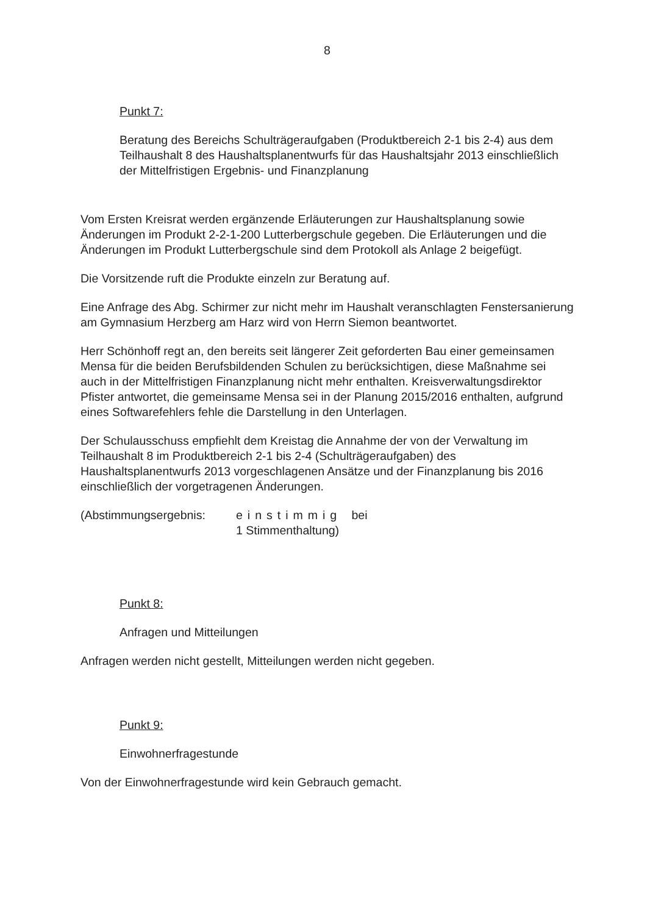8
Punkt 7:
Beratung des Bereichs Schulträgeraufgaben (Produktbereich 2-1 bis 2-4) aus dem Teilhaushalt 8 des Haushaltsplanentwurfs für das Haushaltsjahr 2013 einschließlich der Mittelfristigen Ergebnis- und Finanzplanung
Vom Ersten Kreisrat werden ergänzende Erläuterungen zur Haushaltsplanung sowie Änderungen im Produkt 2-2-1-200 Lutterbergschule gegeben. Die Erläuterungen und die Änderungen im Produkt Lutterbergschule sind dem Protokoll als Anlage 2 beigefügt.
Die Vorsitzende ruft die Produkte einzeln zur Beratung auf.
Eine Anfrage des Abg. Schirmer zur nicht mehr im Haushalt veranschlagten Fenstersanierung am Gymnasium Herzberg am Harz wird von Herrn Siemon beantwortet.
Herr Schönhoff regt an, den bereits seit längerer Zeit geforderten Bau einer gemeinsamen Mensa für die beiden Berufsbildenden Schulen zu berücksichtigen, diese Maßnahme sei auch in der Mittelfristigen Finanzplanung nicht mehr enthalten. Kreisverwaltungsdirektor Pfister antwortet, die gemeinsame Mensa sei in der Planung 2015/2016 enthalten, aufgrund eines Softwarefehlers fehle die Darstellung in den Unterlagen.
Der Schulausschuss empfiehlt dem Kreistag die Annahme der von der Verwaltung im Teilhaushalt 8 im Produktbereich 2-1 bis 2-4 (Schulträgeraufgaben) des Haushaltsplanentwurfs 2013 vorgeschlagenen Ansätze und der Finanzplanung bis 2016 einschließlich der vorgetragenen Änderungen.
(Abstimmungsergebnis: einstimmig bei
1 Stimmenthaltung)
Punkt 8:
Anfragen und Mitteilungen
Anfragen werden nicht gestellt, Mitteilungen werden nicht gegeben.
Punkt 9:
Einwohnerfragestunde
Von der Einwohnerfragestunde wird kein Gebrauch gemacht.